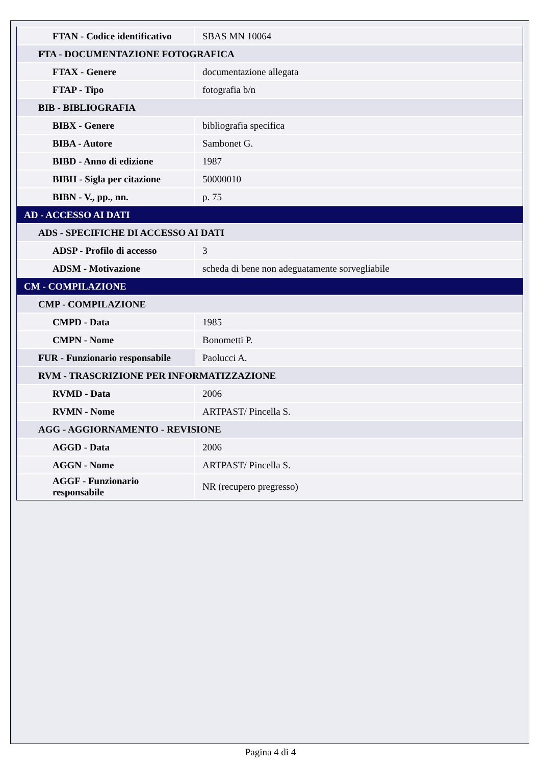| FTAN - Codice identificativo | SBAS MN 10064 |
| FTA - DOCUMENTAZIONE FOTOGRAFICA | |
| FTAX - Genere | documentazione allegata |
| FTAP - Tipo | fotografia b/n |
| BIB - BIBLIOGRAFIA | |
| BIBX - Genere | bibliografia specifica |
| BIBA - Autore | Sambonet G. |
| BIBD - Anno di edizione | 1987 |
| BIBH - Sigla per citazione | 50000010 |
| BIBN - V., pp., nn. | p. 75 |
| AD - ACCESSO AI DATI | |
| ADS - SPECIFICHE DI ACCESSO AI DATI | |
| ADSP - Profilo di accesso | 3 |
| ADSM - Motivazione | scheda di bene non adeguatamente sorvegliabile |
| CM - COMPILAZIONE | |
| CMP - COMPILAZIONE | |
| CMPD - Data | 1985 |
| CMPN - Nome | Bonometti P. |
| FUR - Funzionario responsabile | Paolucci A. |
| RVM - TRASCRIZIONE PER INFORMATIZZAZIONE | |
| RVMD - Data | 2006 |
| RVMN - Nome | ARTPAST/ Pincella S. |
| AGG - AGGIORNAMENTO - REVISIONE | |
| AGGD - Data | 2006 |
| AGGN - Nome | ARTPAST/ Pincella S. |
| AGGF - Funzionario responsabile | NR (recupero pregresso) |
Pagina 4 di 4